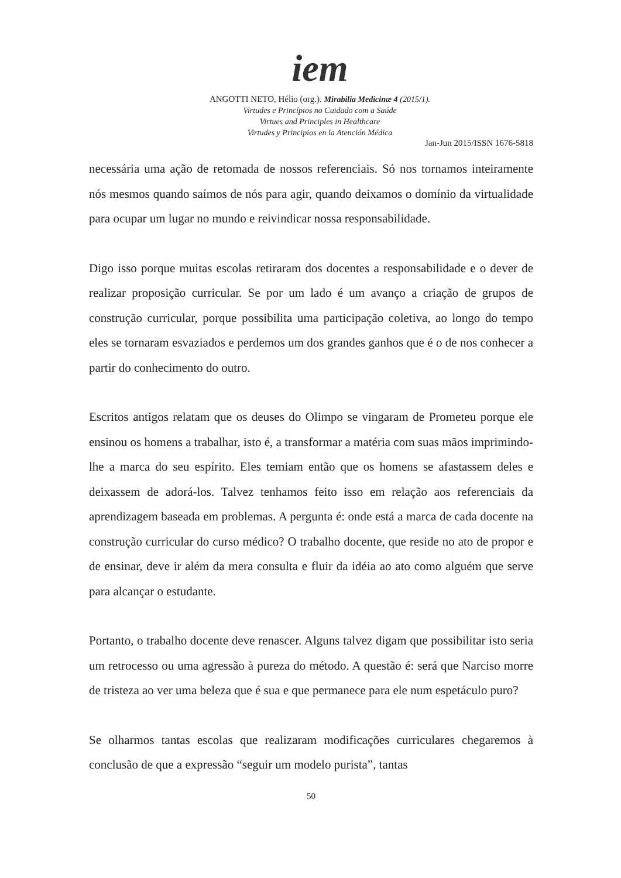iem
ANGOTTI NETO, Hélio (org.). Mirabilia Medicinæ 4 (2015/1).
Virtudes e Princípios no Cuidado com a Saúde
Virtues and Principles in Healthcare
Virtudes y Principios en la Atención Médica
Jan-Jun 2015/ISSN 1676-5818
necessária uma ação de retomada de nossos referenciais. Só nos tornamos inteiramente nós mesmos quando saímos de nós para agir, quando deixamos o domínio da virtualidade para ocupar um lugar no mundo e reivindicar nossa responsabilidade.
Digo isso porque muitas escolas retiraram dos docentes a responsabilidade e o dever de realizar proposição curricular. Se por um lado é um avanço a criação de grupos de construção curricular, porque possibilita uma participação coletiva, ao longo do tempo eles se tornaram esvaziados e perdemos um dos grandes ganhos que é o de nos conhecer a partir do conhecimento do outro.
Escritos antigos relatam que os deuses do Olimpo se vingaram de Prometeu porque ele ensinou os homens a trabalhar, isto é, a transformar a matéria com suas mãos imprimindo-lhe a marca do seu espírito. Eles temiam então que os homens se afastassem deles e deixassem de adorá-los. Talvez tenhamos feito isso em relação aos referenciais da aprendizagem baseada em problemas. A pergunta é: onde está a marca de cada docente na construção curricular do curso médico? O trabalho docente, que reside no ato de propor e de ensinar, deve ir além da mera consulta e fluir da idéia ao ato como alguém que serve para alcançar o estudante.
Portanto, o trabalho docente deve renascer. Alguns talvez digam que possibilitar isto seria um retrocesso ou uma agressão à pureza do método. A questão é: será que Narciso morre de tristeza ao ver uma beleza que é sua e que permanece para ele num espetáculo puro?
Se olharmos tantas escolas que realizaram modificações curriculares chegaremos à conclusão de que a expressão “seguir um modelo purista”, tantas
50